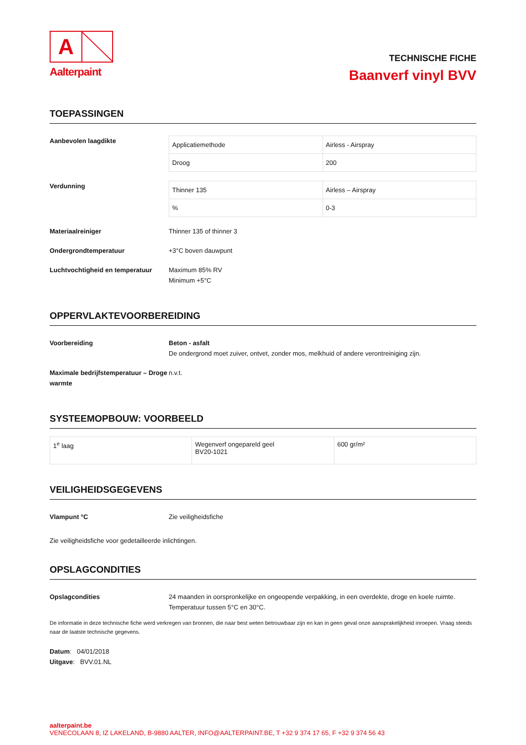A
Aalterpaint
TECHNISCHE FICHE
Baanverf vinyl BVV
TOEPASSINGEN
Aanbevolen laagdikte
| Applicatiemethode | Airless - Airspray |
| Droog | 200 |
Verdunning
| Thinner 135 | Airless – Airspray |
| % | 0-3 |
Materiaalreiniger Thinner 135 of thinner 3
Ondergrondtemperatuur +3°C boven dauwpunt
Luchtvochtigheid en temperatuur
Maximum 85% RV
Minimum +5°C
OPPERVLAKTEVOORBEREIDING
Voorbereiding Beton - asfalt
De ondergrond moet zuiver, ontvet, zonder mos, melkhuid of andere verontreiniging zijn.
Maximale bedrijfstemperatuur – Droge warmte
n.v.t.
SYSTEEMOPBOUW: VOORBEELD
| 1<sup>e</sup> laag | Wegenverf ongepareld geel BV20-1021 | 600 gr/m² |
VEILIGHEIDSGEGEVENS
Vlampunt °C Zie veiligheidsfiche
Zie veiligheidsfiche voor gedetailleerde inlichtingen.
OPSLAGCONDITIES
Opslagcondities 24 maanden in oorspronkelijke en ongeopende verpakking, in een overdekte, droge en koele ruimte.
Temperatuur tussen 5°C en 30°C.
De informatie in deze technische fiche werd verkregen van bronnen, die naar best weten betrouwbaar zijn en kan in geen geval onze aansprakelijkheid inroepen. Vraag steeds naar de laatste technische gegevens.
Datum: 04/01/2018
Uitgave: BVV.01.NL
aalterpaint.be
VENECOLAAN 8, IZ LAKELAND, B-9880 AALTER, INFO@AALTERPAINT.BE, T +32 9 374 17 65, F +32 9 374 56 43